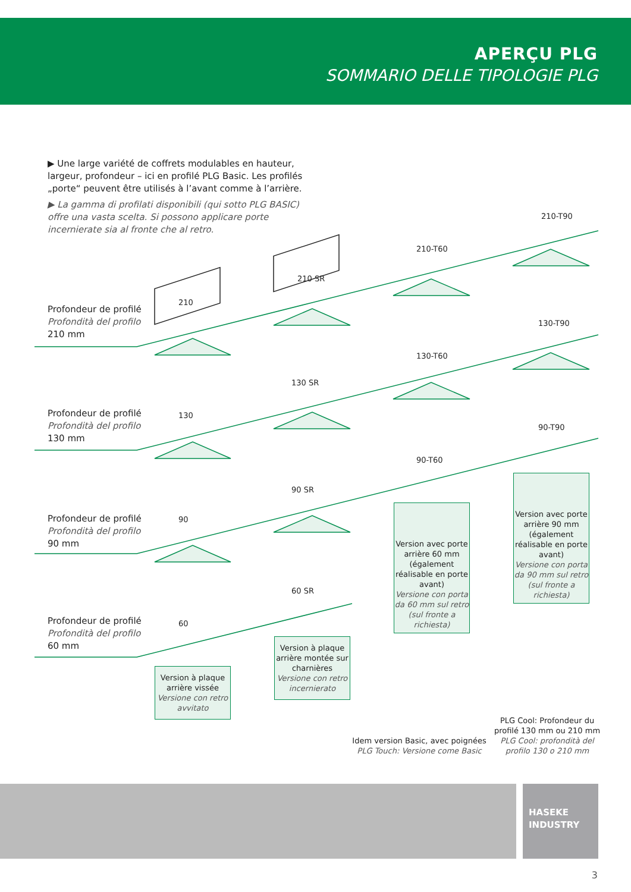APERÇU PLG
SOMMARIO DELLE TIPOLOGIE PLG
▶ Une large variété de coffrets modulables en hauteur, largeur, profondeur – ici en profilé PLG Basic. Les profilés „porte“ peuvent être utilisés à l’avant comme à l’arrière.
▶ La gamma di profilati disponibili (qui sotto PLG BASIC) offre una vasta scelta. Si possono applicare porte incernierate sia al fronte che al retro.
Profondeur de profilé
Profondità del profilo
210 mm
Profondeur de profilé
Profondità del profilo
130 mm
Profondeur de profilé
Profondità del profilo
90 mm
Profondeur de profilé
Profondità del profilo
60 mm
210
210 SR
210-T60
210-T90
130
130 SR
130-T60
130-T90
90
90 SR
90-T60
90-T90
60
60 SR
Version à plaque arrière vissée
Versione con retro avvitato
Version à plaque arrière montée sur charnières
Versione con retro incernierato
Version avec porte arrière 60 mm (également réalisable en porte avant)
Versione con porta da 60 mm sul retro (sul fronte a richiesta)
Version avec porte arrière 90 mm (également réalisable en porte avant)
Versione con porta da 90 mm sul retro (sul fronte a richiesta)
Idem version Basic, avec poignées
PLG Touch: Versione come Basic
PLG Cool: Profondeur du profilé 130 mm ou 210 mm
PLG Cool: profondità del profilo 130 o 210 mm
HASEKE
INDUSTRY
3